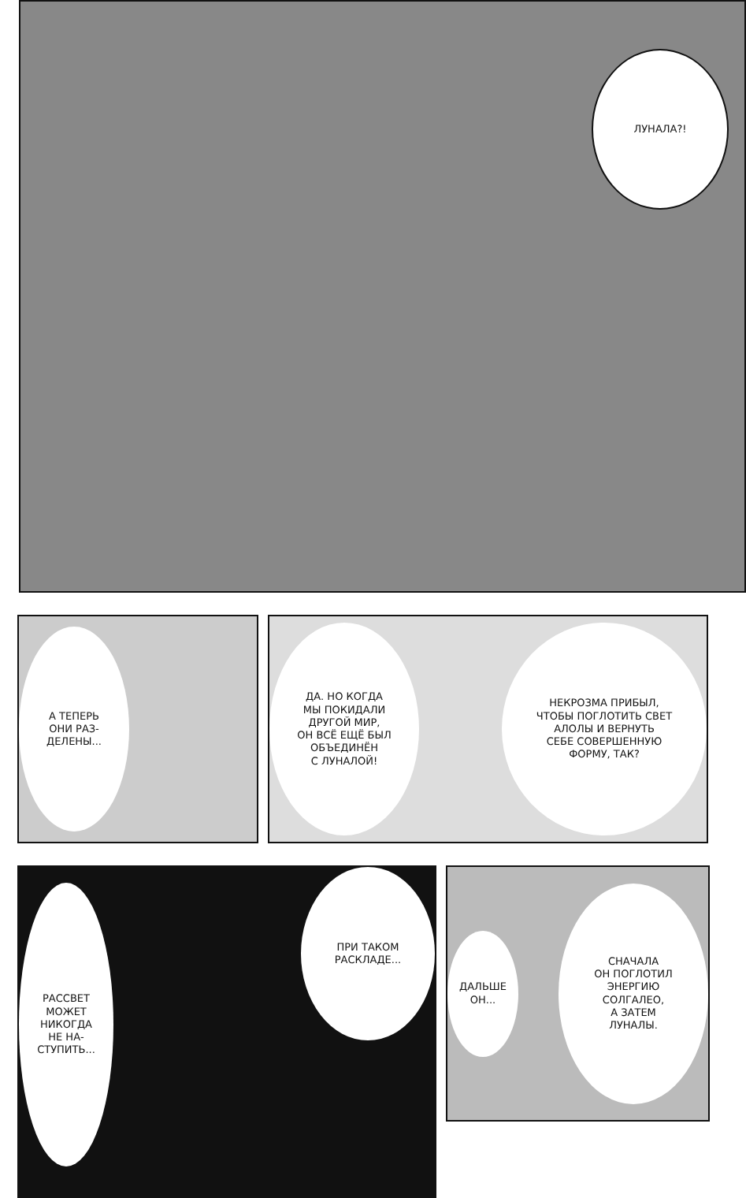ЛУНАЛА?!
А ТЕПЕРЬ
ОНИ РАЗ-
ДЕЛЕНЫ...
ДА. НО КОГДА
МЫ ПОКИДАЛИ
ДРУГОЙ МИР,
ОН ВСЁ ЕЩЁ БЫЛ
ОБЪЕДИНЁН
С ЛУНАЛОЙ!
НЕКРОЗМА ПРИБЫЛ,
ЧТОБЫ ПОГЛОТИТЬ СВЕТ
АЛОЛЫ И ВЕРНУТЬ
СЕБЕ СОВЕРШЕННУЮ
ФОРМУ, ТАК?
РАССВЕТ
МОЖЕТ
НИКОГДА
НЕ НА-
СТУПИТЬ...
ПРИ ТАКОМ
РАСКЛАДЕ...
ДАЛЬШЕ
ОН...
СНАЧАЛА
ОН ПОГЛОТИЛ
ЭНЕРГИЮ
СОЛГАЛЕО,
А ЗАТЕМ
ЛУНАЛЫ.